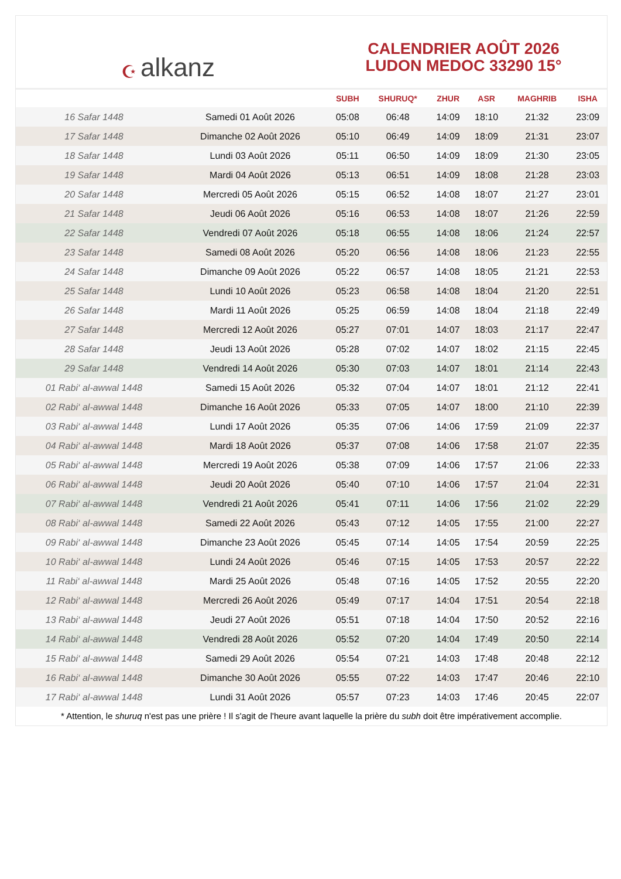☪ alkanz
CALENDRIER AOÛT 2026
LUDON MEDOC 33290 15°
| | | SUBH | SHURUQ* | ZHUR | ASR | MAGHRIB | ISHA |
| --- | --- | --- | --- | --- | --- | --- | --- |
| 16 Safar 1448 | Samedi 01 Août 2026 | 05:08 | 06:48 | 14:09 | 18:10 | 21:32 | 23:09 |
| 17 Safar 1448 | Dimanche 02 Août 2026 | 05:10 | 06:49 | 14:09 | 18:09 | 21:31 | 23:07 |
| 18 Safar 1448 | Lundi 03 Août 2026 | 05:11 | 06:50 | 14:09 | 18:09 | 21:30 | 23:05 |
| 19 Safar 1448 | Mardi 04 Août 2026 | 05:13 | 06:51 | 14:09 | 18:08 | 21:28 | 23:03 |
| 20 Safar 1448 | Mercredi 05 Août 2026 | 05:15 | 06:52 | 14:08 | 18:07 | 21:27 | 23:01 |
| 21 Safar 1448 | Jeudi 06 Août 2026 | 05:16 | 06:53 | 14:08 | 18:07 | 21:26 | 22:59 |
| 22 Safar 1448 | Vendredi 07 Août 2026 | 05:18 | 06:55 | 14:08 | 18:06 | 21:24 | 22:57 |
| 23 Safar 1448 | Samedi 08 Août 2026 | 05:20 | 06:56 | 14:08 | 18:06 | 21:23 | 22:55 |
| 24 Safar 1448 | Dimanche 09 Août 2026 | 05:22 | 06:57 | 14:08 | 18:05 | 21:21 | 22:53 |
| 25 Safar 1448 | Lundi 10 Août 2026 | 05:23 | 06:58 | 14:08 | 18:04 | 21:20 | 22:51 |
| 26 Safar 1448 | Mardi 11 Août 2026 | 05:25 | 06:59 | 14:08 | 18:04 | 21:18 | 22:49 |
| 27 Safar 1448 | Mercredi 12 Août 2026 | 05:27 | 07:01 | 14:07 | 18:03 | 21:17 | 22:47 |
| 28 Safar 1448 | Jeudi 13 Août 2026 | 05:28 | 07:02 | 14:07 | 18:02 | 21:15 | 22:45 |
| 29 Safar 1448 | Vendredi 14 Août 2026 | 05:30 | 07:03 | 14:07 | 18:01 | 21:14 | 22:43 |
| 01 Rabi‘ al-awwal 1448 | Samedi 15 Août 2026 | 05:32 | 07:04 | 14:07 | 18:01 | 21:12 | 22:41 |
| 02 Rabi‘ al-awwal 1448 | Dimanche 16 Août 2026 | 05:33 | 07:05 | 14:07 | 18:00 | 21:10 | 22:39 |
| 03 Rabi‘ al-awwal 1448 | Lundi 17 Août 2026 | 05:35 | 07:06 | 14:06 | 17:59 | 21:09 | 22:37 |
| 04 Rabi‘ al-awwal 1448 | Mardi 18 Août 2026 | 05:37 | 07:08 | 14:06 | 17:58 | 21:07 | 22:35 |
| 05 Rabi‘ al-awwal 1448 | Mercredi 19 Août 2026 | 05:38 | 07:09 | 14:06 | 17:57 | 21:06 | 22:33 |
| 06 Rabi‘ al-awwal 1448 | Jeudi 20 Août 2026 | 05:40 | 07:10 | 14:06 | 17:57 | 21:04 | 22:31 |
| 07 Rabi‘ al-awwal 1448 | Vendredi 21 Août 2026 | 05:41 | 07:11 | 14:06 | 17:56 | 21:02 | 22:29 |
| 08 Rabi‘ al-awwal 1448 | Samedi 22 Août 2026 | 05:43 | 07:12 | 14:05 | 17:55 | 21:00 | 22:27 |
| 09 Rabi‘ al-awwal 1448 | Dimanche 23 Août 2026 | 05:45 | 07:14 | 14:05 | 17:54 | 20:59 | 22:25 |
| 10 Rabi‘ al-awwal 1448 | Lundi 24 Août 2026 | 05:46 | 07:15 | 14:05 | 17:53 | 20:57 | 22:22 |
| 11 Rabi‘ al-awwal 1448 | Mardi 25 Août 2026 | 05:48 | 07:16 | 14:05 | 17:52 | 20:55 | 22:20 |
| 12 Rabi‘ al-awwal 1448 | Mercredi 26 Août 2026 | 05:49 | 07:17 | 14:04 | 17:51 | 20:54 | 22:18 |
| 13 Rabi‘ al-awwal 1448 | Jeudi 27 Août 2026 | 05:51 | 07:18 | 14:04 | 17:50 | 20:52 | 22:16 |
| 14 Rabi‘ al-awwal 1448 | Vendredi 28 Août 2026 | 05:52 | 07:20 | 14:04 | 17:49 | 20:50 | 22:14 |
| 15 Rabi‘ al-awwal 1448 | Samedi 29 Août 2026 | 05:54 | 07:21 | 14:03 | 17:48 | 20:48 | 22:12 |
| 16 Rabi‘ al-awwal 1448 | Dimanche 30 Août 2026 | 05:55 | 07:22 | 14:03 | 17:47 | 20:46 | 22:10 |
| 17 Rabi‘ al-awwal 1448 | Lundi 31 Août 2026 | 05:57 | 07:23 | 14:03 | 17:46 | 20:45 | 22:07 |
* Attention, le shuruq n'est pas une prière ! Il s'agit de l'heure avant laquelle la prière du subh doit être impérativement accomplie.